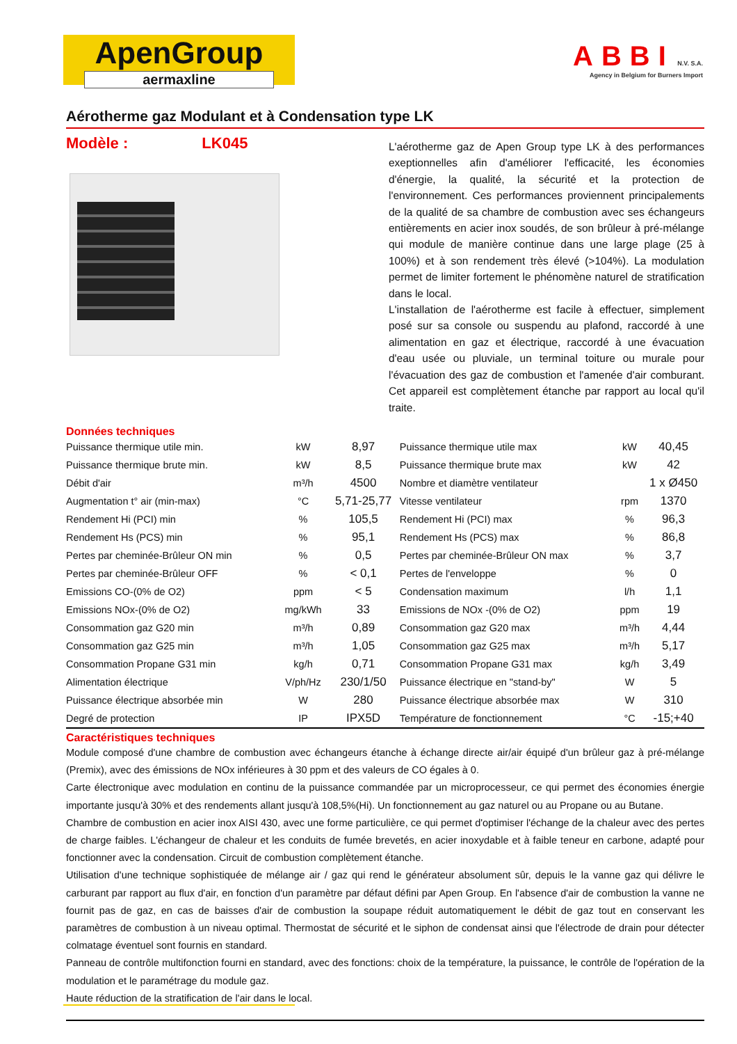ApenGroup
aermaxline
ABBI N.V. S.A.
Agency in Belgium for Burners Import
Aérotherme gaz Modulant et à Condensation type LK
Modèle : LK045
L'aérotherme gaz de Apen Group type LK à des performances exeptionnelles afin d'améliorer l'efficacité, les économies d'énergie, la qualité, la sécurité et la protection de l'environnement. Ces performances proviennent principalements de la qualité de sa chambre de combustion avec ses échangeurs entièrements en acier inox soudés, de son brûleur à pré-mélange qui module de manière continue dans une large plage (25 à 100%) et à son rendement très élevé (>104%). La modulation permet de limiter fortement le phénomène naturel de stratification dans le local.
L'installation de l'aérotherme est facile à effectuer, simplement posé sur sa console ou suspendu au plafond, raccordé à une alimentation en gaz et électrique, raccordé à une évacuation d'eau usée ou pluviale, un terminal toiture ou murale pour l'évacuation des gaz de combustion et l'amenée d'air comburant. Cet appareil est complètement étanche par rapport au local qu'il traite.
Données techniques
| Puissance thermique utile min. | kW | 8,97 | Puissance thermique utile max | kW | 40,45 |
| Puissance thermique brute min. | kW | 8,5 | Puissance thermique brute max | kW | 42 |
| Débit d'air | m³/h | 4500 | Nombre et diamètre ventilateur | | 1 x Ø450 |
| Augmentation t° air (min-max) | °C | 5,71-25,77 | Vitesse ventilateur | rpm | 1370 |
| Rendement Hi (PCI) min | % | 105,5 | Rendement Hi (PCI) max | % | 96,3 |
| Rendement Hs (PCS) min | % | 95,1 | Rendement Hs (PCS) max | % | 86,8 |
| Pertes par cheminée-Brûleur ON min | % | 0,5 | Pertes par cheminée-Brûleur ON max | % | 3,7 |
| Pertes par cheminée-Brûleur OFF | % | < 0,1 | Pertes de l'enveloppe | % | 0 |
| Emissions CO-(0% de O2) | ppm | < 5 | Condensation maximum | l/h | 1,1 |
| Emissions NOx-(0% de O2) | mg/kWh | 33 | Emissions de NOx -(0% de O2) | ppm | 19 |
| Consommation gaz G20 min | m³/h | 0,89 | Consommation gaz G20 max | m³/h | 4,44 |
| Consommation gaz G25 min | m³/h | 1,05 | Consommation gaz G25 max | m³/h | 5,17 |
| Consommation Propane G31 min | kg/h | 0,71 | Consommation Propane G31 max | kg/h | 3,49 |
| Alimentation électrique | V/ph/Hz | 230/1/50 | Puissance électrique en "stand-by" | W | 5 |
| Puissance électrique absorbée min | W | 280 | Puissance électrique absorbée max | W | 310 |
| Degré de protection | IP | IPX5D | Température de fonctionnement | °C | -15;+40 |
Caractéristiques techniques
Module composé d'une chambre de combustion avec échangeurs étanche à échange directe air/air équipé d'un brûleur gaz à pré-mélange (Premix), avec des émissions de NOx inférieures à 30 ppm et des valeurs de CO égales à 0.
Carte électronique avec modulation en continu de la puissance commandée par un microprocesseur, ce qui permet des économies énergie importante jusqu'à 30% et des rendements allant jusqu'à 108,5%(Hi). Un fonctionnement au gaz naturel ou au Propane ou au Butane.
Chambre de combustion en acier inox AISI 430, avec une forme particulière, ce qui permet d'optimiser l'échange de la chaleur avec des pertes de charge faibles. L'échangeur de chaleur et les conduits de fumée brevetés, en acier inoxydable et à faible teneur en carbone, adapté pour fonctionner avec la condensation. Circuit de combustion complètement étanche.
Utilisation d'une technique sophistiquée de mélange air / gaz qui rend le générateur absolument sûr, depuis le la vanne gaz qui délivre le carburant par rapport au flux d'air, en fonction d'un paramètre par défaut défini par Apen Group. En l'absence d'air de combustion la vanne ne fournit pas de gaz, en cas de baisses d'air de combustion la soupape réduit automatiquement le débit de gaz tout en conservant les paramètres de combustion à un niveau optimal. Thermostat de sécurité et le siphon de condensat ainsi que l'électrode de drain pour détecter colmatage éventuel sont fournis en standard.
Panneau de contrôle multifonction fourni en standard, avec des fonctions: choix de la température, la puissance, le contrôle de l'opération de la modulation et le paramétrage du module gaz.
Haute réduction de la stratification de l'air dans le local.